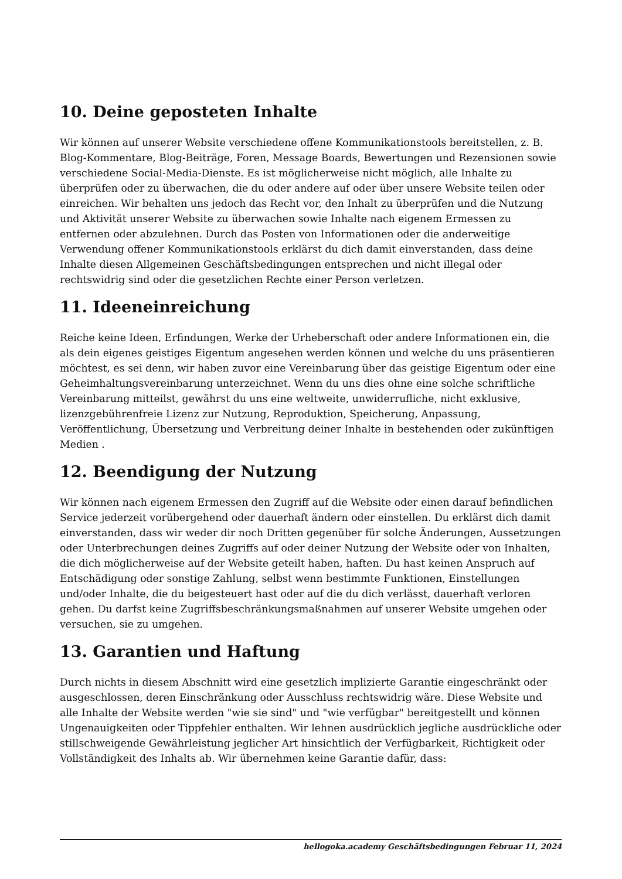10. Deine geposteten Inhalte
Wir können auf unserer Website verschiedene offene Kommunikationstools bereitstellen, z. B. Blog-Kommentare, Blog-Beiträge, Foren, Message Boards, Bewertungen und Rezensionen sowie verschiedene Social-Media-Dienste. Es ist möglicherweise nicht möglich, alle Inhalte zu überprüfen oder zu überwachen, die du oder andere auf oder über unsere Website teilen oder einreichen. Wir behalten uns jedoch das Recht vor, den Inhalt zu überprüfen und die Nutzung und Aktivität unserer Website zu überwachen sowie Inhalte nach eigenem Ermessen zu entfernen oder abzulehnen. Durch das Posten von Informationen oder die anderweitige Verwendung offener Kommunikationstools erklärst du dich damit einverstanden, dass deine Inhalte diesen Allgemeinen Geschäftsbedingungen entsprechen und nicht illegal oder rechtswidrig sind oder die gesetzlichen Rechte einer Person verletzen.
11. Ideeneinreichung
Reiche keine Ideen, Erfindungen, Werke der Urheberschaft oder andere Informationen ein, die als dein eigenes geistiges Eigentum angesehen werden können und welche du uns präsentieren möchtest, es sei denn, wir haben zuvor eine Vereinbarung über das geistige Eigentum oder eine Geheimhaltungsvereinbarung unterzeichnet. Wenn du uns dies ohne eine solche schriftliche Vereinbarung mitteilst, gewährst du uns eine weltweite, unwiderrufliche, nicht exklusive, lizenzgebührenfreie Lizenz zur Nutzung, Reproduktion, Speicherung, Anpassung, Veröffentlichung, Übersetzung und Verbreitung deiner Inhalte in bestehenden oder zukünftigen Medien .
12. Beendigung der Nutzung
Wir können nach eigenem Ermessen den Zugriff auf die Website oder einen darauf befindlichen Service jederzeit vorübergehend oder dauerhaft ändern oder einstellen. Du erklärst dich damit einverstanden, dass wir weder dir noch Dritten gegenüber für solche Änderungen, Aussetzungen oder Unterbrechungen deines Zugriffs auf oder deiner Nutzung der Website oder von Inhalten, die dich möglicherweise auf der Website geteilt haben, haften. Du hast keinen Anspruch auf Entschädigung oder sonstige Zahlung, selbst wenn bestimmte Funktionen, Einstellungen und/oder Inhalte, die du beigesteuert hast oder auf die du dich verlässt, dauerhaft verloren gehen. Du darfst keine Zugriffsbeschränkungsmaßnahmen auf unserer Website umgehen oder versuchen, sie zu umgehen.
13. Garantien und Haftung
Durch nichts in diesem Abschnitt wird eine gesetzlich implizierte Garantie eingeschränkt oder ausgeschlossen, deren Einschränkung oder Ausschluss rechtswidrig wäre. Diese Website und alle Inhalte der Website werden "wie sie sind" und "wie verfügbar" bereitgestellt und können Ungenauigkeiten oder Tippfehler enthalten. Wir lehnen ausdrücklich jegliche ausdrückliche oder stillschweigende Gewährleistung jeglicher Art hinsichtlich der Verfügbarkeit, Richtigkeit oder Vollständigkeit des Inhalts ab. Wir übernehmen keine Garantie dafür, dass:
hellogoka.academy Geschäftsbedingungen Februar 11, 2024